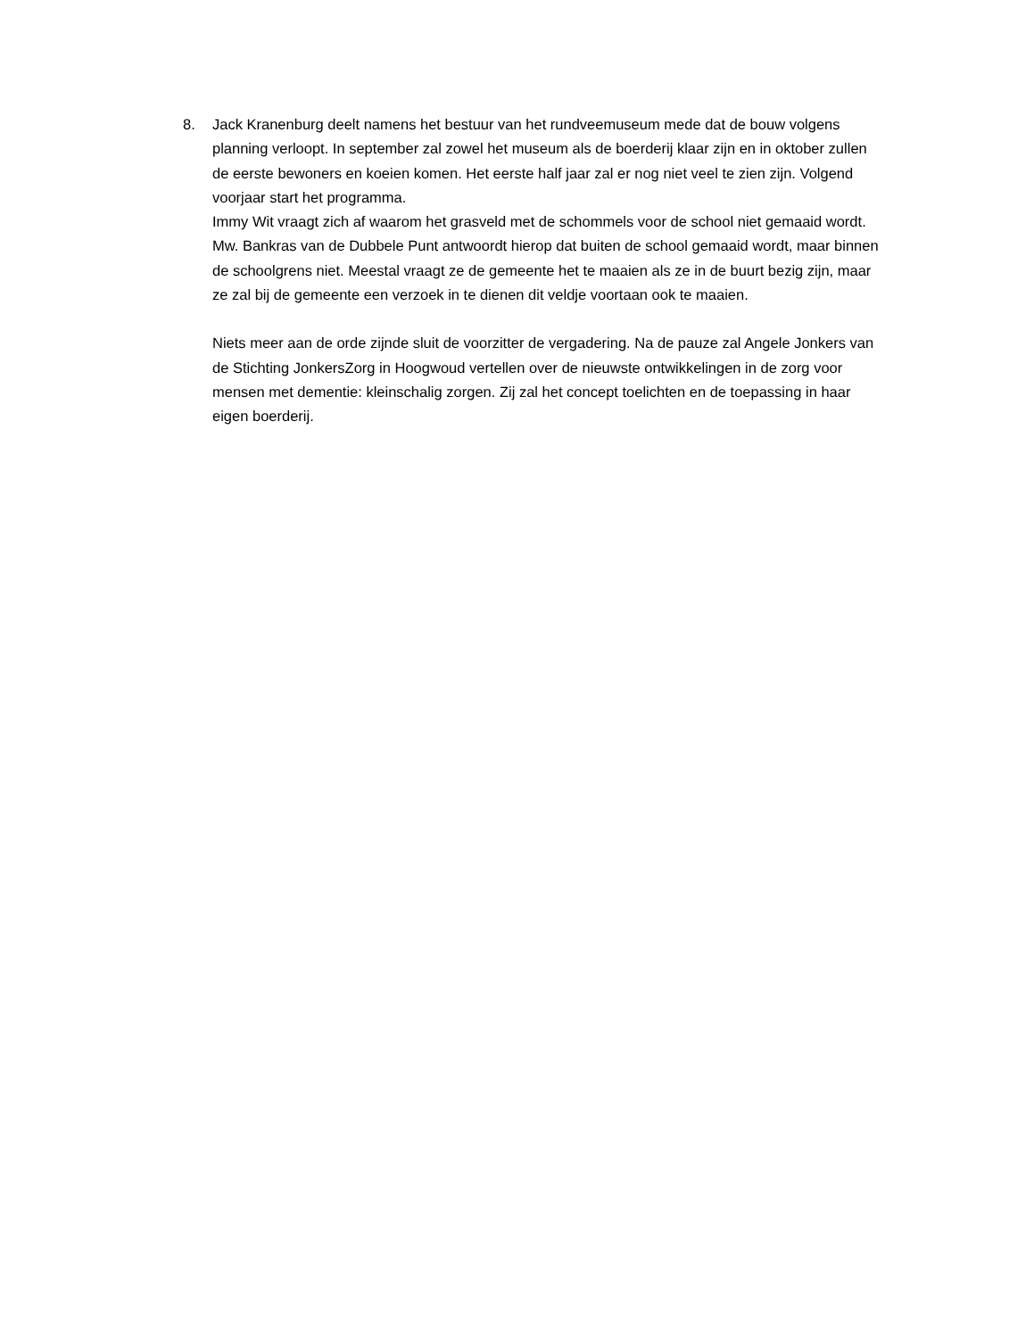8. Jack Kranenburg deelt namens het bestuur van het rundveemuseum mede dat de bouw volgens planning verloopt. In september zal zowel het museum als de boerderij klaar zijn en in oktober zullen de eerste bewoners en koeien komen. Het eerste half jaar zal er nog niet veel te zien zijn. Volgend voorjaar start het programma.
Immy Wit vraagt zich af waarom het grasveld met de schommels voor de school niet gemaaid wordt. Mw. Bankras van de Dubbele Punt antwoordt hierop dat buiten de school gemaaid wordt, maar binnen de schoolgrens niet. Meestal vraagt ze de gemeente het te maaien als ze in de buurt bezig zijn, maar ze zal bij de gemeente een verzoek in te dienen dit veldje voortaan ook te maaien.
Niets meer aan de orde zijnde sluit de voorzitter de vergadering. Na de pauze zal Angele Jonkers van de Stichting JonkersZorg in Hoogwoud vertellen over de nieuwste ontwikkelingen in de zorg voor mensen met dementie: kleinschalig zorgen. Zij zal het concept toelichten en de toepassing in haar eigen boerderij.